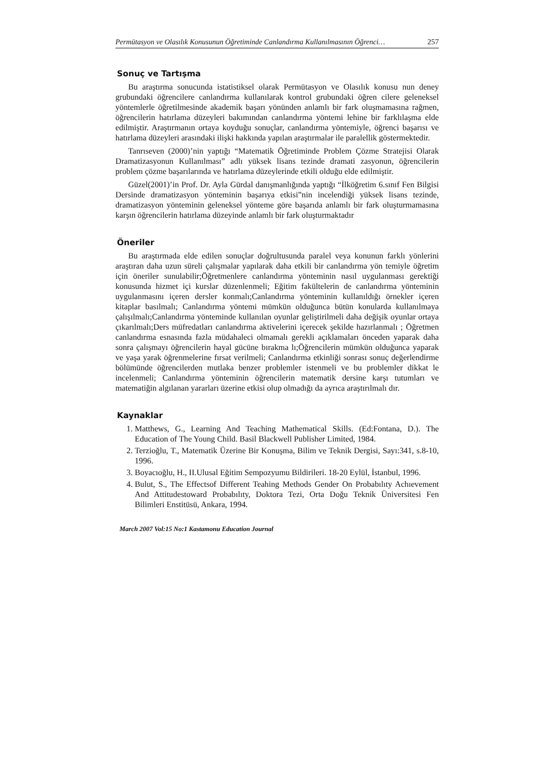Permütasyon ve Olasılık Konusunun Öğretiminde Canlandırma Kullanılmasının Öğrenci… 257
Sonuç ve Tartışma
Bu araştırma sonucunda istatistiksel olarak Permütasyon ve Olasılık konusu nun deney grubundaki öğrencilere canlandırma kullanılarak kontrol grubundaki öğren cilere geleneksel yöntemlerle öğretilmesinde akademik başarı yönünden anlamlı bir fark oluşmamasına rağmen, öğrencilerin hatırlama düzeyleri bakımından canlandırma yöntemi lehine bir farklılaşma elde edilmiştir. Araştırmanın ortaya koyduğu sonuçlar, canlandırma yöntemiyle, öğrenci başarısı ve hatırlama düzeyleri arasındaki ilişki hakkında yapılan araştırmalar ile paralellik göstermektedir.
Tanrıseven (2000)’nin yaptığı “Matematik Öğretiminde Problem Çözme Stratejisi Olarak Dramatizasyonun Kullanılması” adlı yüksek lisans tezinde dramati zasyonun, öğrencilerin problem çözme başarılarında ve hatırlama düzeylerinde etkili olduğu elde edilmiştir.
Güzel(2001)’in Prof. Dr. Ayla Gürdal danışmanlığında yaptığı “İlköğretim 6.sınıf Fen Bilgisi Dersinde dramatizasyon yönteminin başarıya etkisi”nin incelendiği yüksek lisans tezinde, dramatizasyon yönteminin geleneksel yönteme göre başarıda anlamlı bir fark oluşturmamasına karşın öğrencilerin hatırlama düzeyinde anlamlı bir fark oluşturmaktadır
Öneriler
Bu araştırmada elde edilen sonuçlar doğrultusunda paralel veya konunun farklı yönlerini araştıran daha uzun süreli çalışmalar yapılarak daha etkili bir canlandırma yön temiyle öğretim için öneriler sunulabilir;Öğretmenlere canlandırma yönteminin nasıl uygulanması gerektiği konusunda hizmet içi kurslar düzenlenmeli; Eğitim fakültelerin de canlandırma yönteminin uygulanmasını içeren dersler konmalı;Canlandırma yönteminin kullanıldığı örnekler içeren kitaplar basılmalı; Canlandırma yöntemi mümkün olduğunca bütün konularda kullanılmaya çalışılmalı;Canlandırma yönteminde kullanılan oyunlar geliştirilmeli daha değişik oyunlar ortaya çıkarılmalı;Ders müfredatları canlandırma aktivelerini içerecek şekilde hazırlanmalı ; Öğretmen canlandırma esnasında fazla müdahaleci olmamalı gerekli açıklamaları önceden yaparak daha sonra çalışmayı öğrencilerin hayal gücüne bırakma lı;Öğrencilerin mümkün olduğunca yaparak ve yaşa yarak öğrenmelerine fırsat verilmeli; Canlandırma etkinliği sonrası sonuç değerlendirme bölümünde öğrencilerden mutlaka benzer problemler istenmeli ve bu problemler dikkat le incelenmeli; Canlandırma yönteminin öğrencilerin matematik dersine karşı tutumları ve matematiğin algılanan yararları üzerine etkisi olup olmadığı da ayrıca araştırılmalı dır.
Kaynaklar
1. Matthews, G., Learning And Teaching Mathematical Skills. (Ed:Fontana, D.). The Education of The Young Child. Basil Blackwell Publisher Limited, 1984.
2. Terzioğlu, T., Matematik Üzerine Bir Konuşma, Bilim ve Teknik Dergisi, Sayı:341, s.8-10, 1996.
3. Boyacıoğlu, H., II.Ulusal Eğitim Sempozyumu Bildirileri. 18-20 Eylül, İstanbul, 1996.
4. Bulut, S., The Effectsof Different Teahing Methods Gender On Probabılıty Achıevement And Attitudestoward Probabılıty, Doktora Tezi, Orta Doğu Teknik Üniversitesi Fen Bilimleri Enstitüsü, Ankara, 1994.
March 2007 Vol:15 No:1 Kastamonu Education Journal